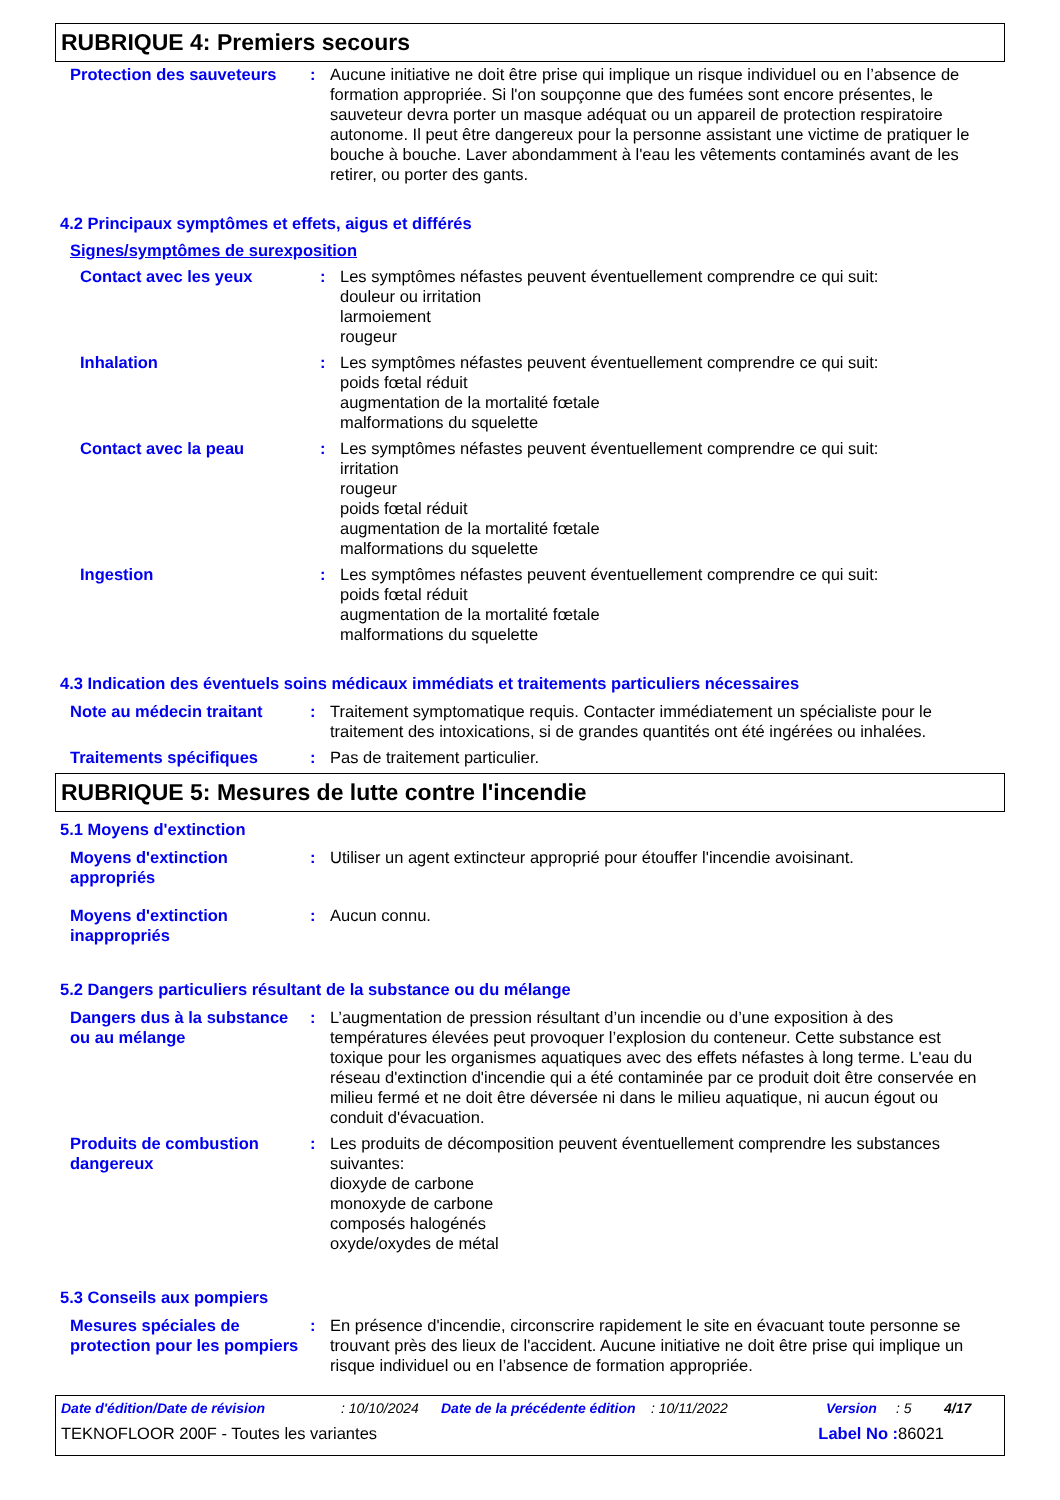RUBRIQUE 4: Premiers secours
Protection des sauveteurs
: Aucune initiative ne doit être prise qui implique un risque individuel ou en l’absence de formation appropriée. Si l'on soupçonne que des fumées sont encore présentes, le sauveteur devra porter un masque adéquat ou un appareil de protection respiratoire autonome. Il peut être dangereux pour la personne assistant une victime de pratiquer le bouche à bouche. Laver abondamment à l'eau les vêtements contaminés avant de les retirer, ou porter des gants.
4.2 Principaux symptômes et effets, aigus et différés
Signes/symptômes de surexposition
Contact avec les yeux : Les symptômes néfastes peuvent éventuellement comprendre ce qui suit:
douleur ou irritation
larmoiement
rougeur
Inhalation : Les symptômes néfastes peuvent éventuellement comprendre ce qui suit:
poids fœtal réduit
augmentation de la mortalité fœtale
malformations du squelette
Contact avec la peau : Les symptômes néfastes peuvent éventuellement comprendre ce qui suit:
irritation
rougeur
poids fœtal réduit
augmentation de la mortalité fœtale
malformations du squelette
Ingestion : Les symptômes néfastes peuvent éventuellement comprendre ce qui suit:
poids fœtal réduit
augmentation de la mortalité fœtale
malformations du squelette
4.3 Indication des éventuels soins médicaux immédiats et traitements particuliers nécessaires
Note au médecin traitant : Traitement symptomatique requis. Contacter immédiatement un spécialiste pour le traitement des intoxications, si de grandes quantités ont été ingérées ou inhalées.
Traitements spécifiques : Pas de traitement particulier.
RUBRIQUE 5: Mesures de lutte contre l'incendie
5.1 Moyens d'extinction
Moyens d'extinction appropriés
: Utiliser un agent extincteur approprié pour étouffer l'incendie avoisinant.
Moyens d'extinction inappropriés
: Aucun connu.
5.2 Dangers particuliers résultant de la substance ou du mélange
Dangers dus à la substance ou au mélange
: L’augmentation de pression résultant d’un incendie ou d’une exposition à des températures élevées peut provoquer l’explosion du conteneur. Cette substance est toxique pour les organismes aquatiques avec des effets néfastes à long terme. L'eau du réseau d'extinction d'incendie qui a été contaminée par ce produit doit être conservée en milieu fermé et ne doit être déversée ni dans le milieu aquatique, ni aucun égout ou conduit d'évacuation.
Produits de combustion dangereux
: Les produits de décomposition peuvent éventuellement comprendre les substances suivantes:
dioxyde de carbone
monoxyde de carbone
composés halogénés
oxyde/oxydes de métal
5.3 Conseils aux pompiers
Mesures spéciales de protection pour les pompiers
: En présence d'incendie, circonscrire rapidement le site en évacuant toute personne se trouvant près des lieux de l'accident. Aucune initiative ne doit être prise qui implique un risque individuel ou en l’absence de formation appropriée.
Date d'édition/Date de révision: 10/10/2024 Date de la précédente édition: 10/11/2022 Version: 5 4/17
TEKNOFLOOR 200F - Toutes les variantes Label No : 86021